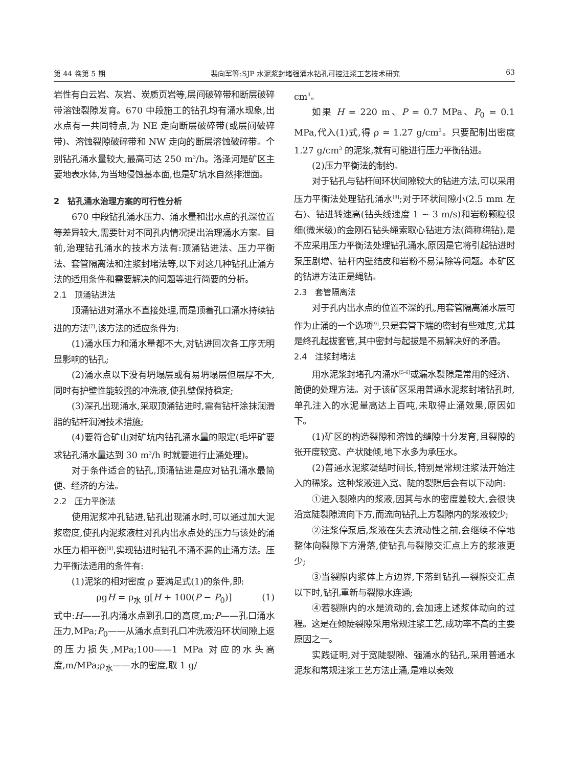第 44 卷第 5 期 裴向军等:SJP 水泥浆封堵强涌水钻孔可控注浆工艺技术研究 63
岩性有白云岩、灰岩、炭质页岩等,层间破碎带和断层破碎带溶蚀裂隙发育。670 中段施工的钻孔均有涌水现象,出水点有一共同特点,为 NE 走向断层破碎带(或层间破碎带)、溶蚀裂隙破碎带和 NW 走向的断层溶蚀破碎带。个别钻孔涌水量较大,最高可达 250 m<sup>3</sup>/h。洛泽河是矿区主要地表水体,为当地侵蚀基本面,也是矿坑水自然排泄面。
2　钻孔涌水治理方案的可行性分析
670 中段钻孔涌水压力、涌水量和出水点的孔深位置等差异较大,需要针对不同孔内情况提出治理涌水方案。目前,治理钻孔涌水的技术方法有:顶涌钻进法、压力平衡法、套管隔离法和注浆封堵法等,以下对这几种钻孔止涌方法的适用条件和需要解决的问题等进行简要的分析。
2.1　顶涌钻进法
顶涌钻进对涌水不直接处理,而是顶着孔口涌水持续钻进的方法<sup>[7]</sup>,该方法的适应条件为:
(1)涌水压力和涌水量都不大,对钻进回次各工序无明显影响的钻孔;
(2)涌水点以下没有坍塌层或有易坍塌层但层厚不大,同时有护壁性能较强的冲洗液,使孔壁保持稳定;
(3)深孔出现涌水,采取顶涌钻进时,需有钻杆涂抹润滑脂的钻杆润滑技术措施;
(4)要符合矿山对矿坑内钻孔涌水量的限定(毛坪矿要求钻孔涌水量达到 30 m<sup>3</sup>/h 时就要进行止涌处理)。
对于条件适合的钻孔,顶涌钻进是应对钻孔涌水最简便、经济的方法。
2.2　压力平衡法
使用泥浆冲孔钻进,钻孔出现涌水时,可以通过加大泥浆密度,使孔内泥浆液柱对孔内出水点处的压力与该处的涌水压力相平衡<sup>[8]</sup>,实现钻进时钻孔不涌不漏的止涌方法。压力平衡法适用的条件有:
(1)泥浆的相对密度 ρ 要满足式(1)的条件,即:
ρgH = ρ<sub>水</sub> g[H + 100(P − P<sub>0</sub>)] (1)
式中:H——孔内涌水点到孔口的高度,m;P——孔口涌水压力,MPa;P<sub>0</sub>——从涌水点到孔口冲洗液沿环状间隙上返的压力损失,MPa;100——1 MPa 对应的水头高度,m/MPa;ρ<sub>水</sub>——水的密度,取 1 g/
cm<sup>3</sup>。
如果 H = 220 m、P = 0.7 MPa、P<sub>0</sub> = 0.1 MPa,代入(1)式,得 ρ = 1.27 g/cm<sup>3</sup>。只要配制出密度 1.27 g/cm<sup>3</sup> 的泥浆,就有可能进行压力平衡钻进。
(2)压力平衡法的制约。
对于钻孔与钻杆间环状间隙较大的钻进方法,可以采用压力平衡法处理钻孔涌水<sup>[9]</sup>;对于环状间隙小(2.5 mm 左右)、钻进转速高(钻头线速度 1 ~ 3 m/s)和岩粉颗粒很细(微米级)的金刚石钻头绳索取心钻进方法(简称绳钻),是不应采用压力平衡法处理钻孔涌水,原因是它将引起钻进时泵压剧增、钻杆内壁结皮和岩粉不易清除等问题。本矿区的钻进方法正是绳钻。
2.3　套管隔离法
对于孔内出水点的位置不深的孔,用套管隔离涌水层可作为止涌的一个选项<sup>[9]</sup>,只是套管下端的密封有些难度,尤其是终孔起拔套管,其中密封与起拔是不易解决好的矛盾。
2.4　注浆封堵法
用水泥浆封堵孔内涌水<sup>[5-6]</sup>或漏水裂隙是常用的经济、简便的处理方法。对于该矿区采用普通水泥浆封堵钻孔时,单孔注入的水泥量高达上百吨,未取得止涌效果,原因如下。
(1)矿区的构造裂隙和溶蚀的缝隙十分发育,且裂隙的张开度较宽、产状陡倾,地下水多为承压水。
(2)普通水泥浆凝结时间长,特别是常规注浆法开始注入的稀浆。这种浆液进入宽、陡的裂隙后会有以下动向:
①进入裂隙内的浆液,因其与水的密度差较大,会很快沿宽陡裂隙流向下方,而流向钻孔上方裂隙内的浆液较少;
②注浆停泵后,浆液在失去流动性之前,会继续不停地整体向裂隙下方滑落,使钻孔与裂隙交汇点上方的浆液更少;
③当裂隙内浆体上方边界,下落到钻孔—裂隙交汇点以下时,钻孔重新与裂隙水连通;
④若裂隙内的水是流动的,会加速上述浆体动向的过程。这是在倾陡裂隙采用常规注浆工艺,成功率不高的主要原因之一。
实践证明,对于宽陡裂隙、强涌水的钻孔,采用普通水泥浆和常规注浆工艺方法止涌,是难以奏效